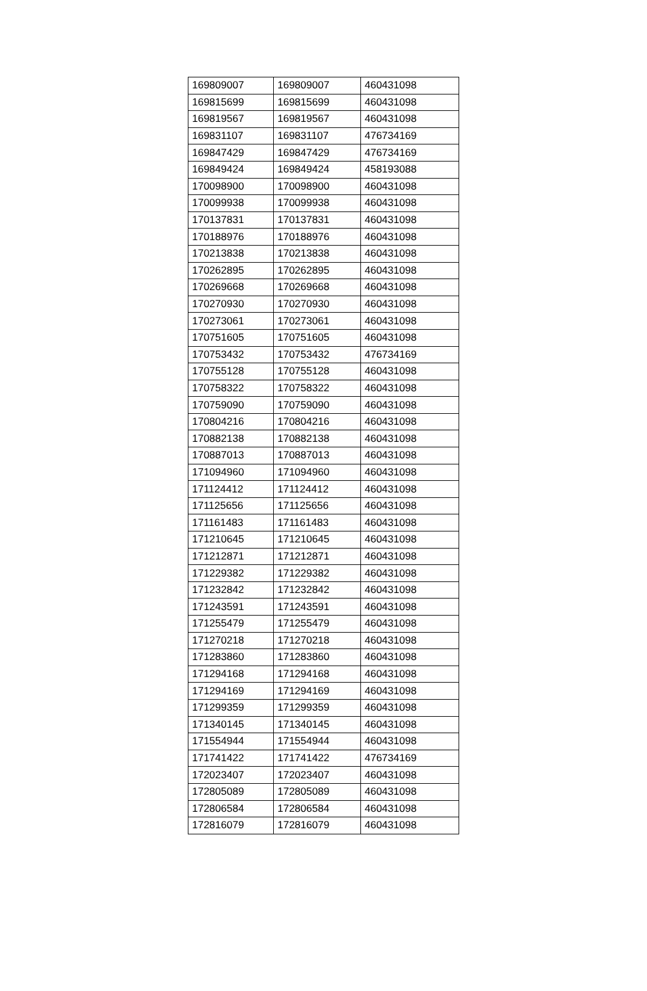| 169809007 | 169809007 | 460431098 |
| 169815699 | 169815699 | 460431098 |
| 169819567 | 169819567 | 460431098 |
| 169831107 | 169831107 | 476734169 |
| 169847429 | 169847429 | 476734169 |
| 169849424 | 169849424 | 458193088 |
| 170098900 | 170098900 | 460431098 |
| 170099938 | 170099938 | 460431098 |
| 170137831 | 170137831 | 460431098 |
| 170188976 | 170188976 | 460431098 |
| 170213838 | 170213838 | 460431098 |
| 170262895 | 170262895 | 460431098 |
| 170269668 | 170269668 | 460431098 |
| 170270930 | 170270930 | 460431098 |
| 170273061 | 170273061 | 460431098 |
| 170751605 | 170751605 | 460431098 |
| 170753432 | 170753432 | 476734169 |
| 170755128 | 170755128 | 460431098 |
| 170758322 | 170758322 | 460431098 |
| 170759090 | 170759090 | 460431098 |
| 170804216 | 170804216 | 460431098 |
| 170882138 | 170882138 | 460431098 |
| 170887013 | 170887013 | 460431098 |
| 171094960 | 171094960 | 460431098 |
| 171124412 | 171124412 | 460431098 |
| 171125656 | 171125656 | 460431098 |
| 171161483 | 171161483 | 460431098 |
| 171210645 | 171210645 | 460431098 |
| 171212871 | 171212871 | 460431098 |
| 171229382 | 171229382 | 460431098 |
| 171232842 | 171232842 | 460431098 |
| 171243591 | 171243591 | 460431098 |
| 171255479 | 171255479 | 460431098 |
| 171270218 | 171270218 | 460431098 |
| 171283860 | 171283860 | 460431098 |
| 171294168 | 171294168 | 460431098 |
| 171294169 | 171294169 | 460431098 |
| 171299359 | 171299359 | 460431098 |
| 171340145 | 171340145 | 460431098 |
| 171554944 | 171554944 | 460431098 |
| 171741422 | 171741422 | 476734169 |
| 172023407 | 172023407 | 460431098 |
| 172805089 | 172805089 | 460431098 |
| 172806584 | 172806584 | 460431098 |
| 172816079 | 172816079 | 460431098 |